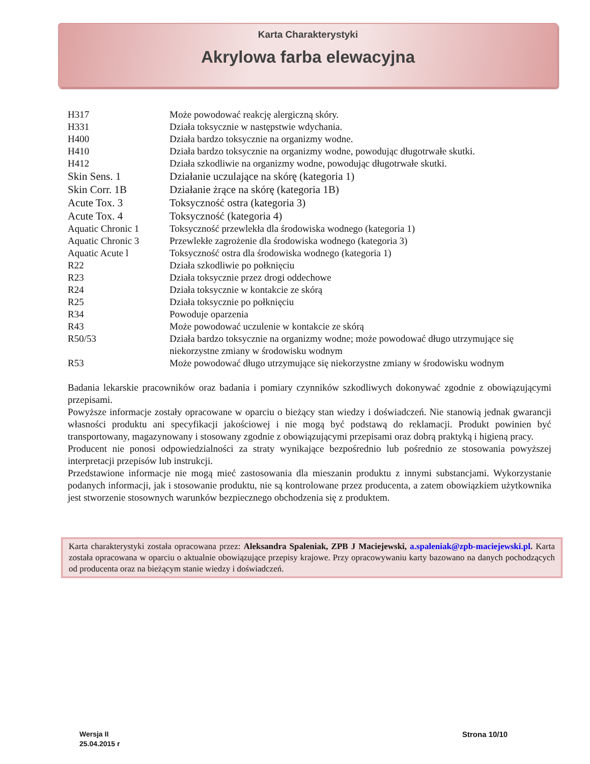Karta Charakterystyki
Akrylowa farba elewacyjna
| H317 | Może powodować reakcję alergiczną skóry. |
| H331 | Działa toksycznie w następstwie wdychania. |
| H400 | Działa bardzo toksycznie na organizmy wodne. |
| H410 | Działa bardzo toksycznie na organizmy wodne, powodując długotrwałe skutki. |
| H412 | Działa szkodliwie na organizmy wodne, powodując długotrwałe skutki. |
| Skin Sens. 1 | Działanie uczulające na skórę (kategoria 1) |
| Skin Corr. 1B | Działanie żrące na skórę (kategoria 1B) |
| Acute Tox. 3 | Toksyczność ostra (kategoria 3) |
| Acute Tox. 4 | Toksyczność (kategoria 4) |
| Aquatic Chronic 1 | Toksyczność przewlekła dla środowiska wodnego (kategoria 1) |
| Aquatic Chronic 3 | Przewlekłe zagrożenie dla środowiska wodnego (kategoria 3) |
| Aquatic Acute l | Toksyczność ostra dla środowiska wodnego (kategoria 1) |
| R22 | Działa szkodliwie po połknięciu |
| R23 | Działa toksycznie przez drogi oddechowe |
| R24 | Działa toksycznie w kontakcie ze skórą |
| R25 | Działa toksycznie po połknięciu |
| R34 | Powoduje oparzenia |
| R43 | Może powodować uczulenie w kontakcie ze skórą |
| R50/53 | Działa bardzo toksycznie na organizmy wodne; może powodować długo utrzymujące się niekorzystne zmiany w środowisku wodnym |
| R53 | Może powodować długo utrzymujące się niekorzystne zmiany w środowisku wodnym |
Badania lekarskie pracowników oraz badania i pomiary czynników szkodliwych dokonywać zgodnie z obowiązującymi przepisami.
Powyższe informacje zostały opracowane w oparciu o bieżący stan wiedzy i doświadczeń. Nie stanowią jednak gwarancji własności produktu ani specyfikacji jakościowej i nie mogą być podstawą do reklamacji. Produkt powinien być transportowany, magazynowany i stosowany zgodnie z obowiązującymi przepisami oraz dobrą praktyką i higieną pracy.
Producent nie ponosi odpowiedzialności za straty wynikające bezpośrednio lub pośrednio ze stosowania powyższej interpretacji przepisów lub instrukcji.
Przedstawione informacje nie mogą mieć zastosowania dla mieszanin produktu z innymi substancjami. Wykorzystanie podanych informacji, jak i stosowanie produktu, nie są kontrolowane przez producenta, a zatem obowiązkiem użytkownika jest stworzenie stosownych warunków bezpiecznego obchodzenia się z produktem.
Karta charakterystyki została opracowana przez: Aleksandra Spaleniak, ZPB J Maciejewski, a.spaleniak@zpb-maciejewski.pl. Karta została opracowana w oparciu o aktualnie obowiązujące przepisy krajowe. Przy opracowywaniu karty bazowano na danych pochodzących od producenta oraz na bieżącym stanie wiedzy i doświadczeń.
Wersja II
25.04.2015 r
Strona 10/10